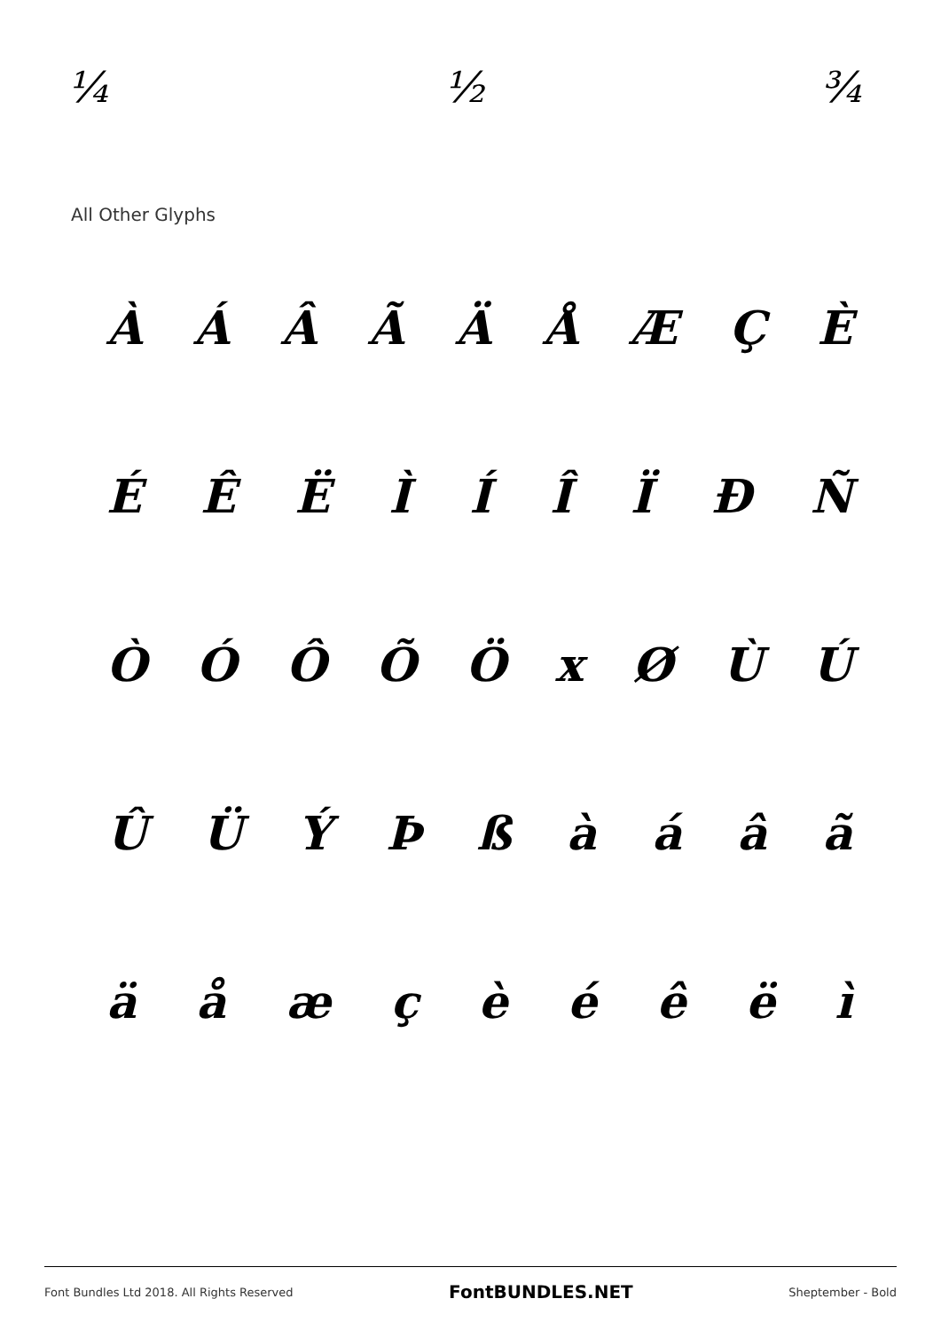¼ ½ ¾
All Other Glyphs
ÀÁÂÃÄÅÆÇÈ
ÉÊËÌÍÎÏĐÑ
ÒÓÔÕÖxØÙÚ
ÛÜÝÞßàáâã
äåæçèéêëì
Font Bundles Ltd 2018. All Rights Reserved FontBUNDLES.NET Sheptember - Bold